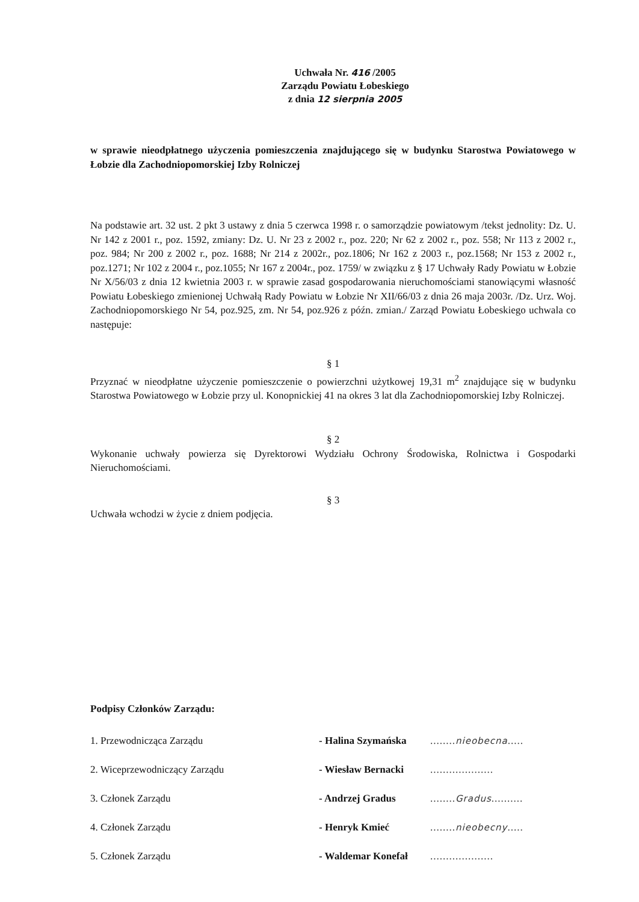Uchwała Nr. 416 /2005
Zarządu Powiatu Łobeskiego
z dnia 12 sierpnia 2005
w sprawie nieodpłatnego użyczenia pomieszczenia znajdującego się w budynku Starostwa Powiatowego w Łobzie dla Zachodniopomorskiej Izby Rolniczej
Na podstawie art. 32 ust. 2 pkt 3 ustawy z dnia 5 czerwca 1998 r. o samorządzie powiatowym /tekst jednolity: Dz. U. Nr 142 z 2001 r., poz. 1592, zmiany: Dz. U. Nr 23 z 2002 r., poz. 220; Nr 62 z 2002 r., poz. 558; Nr 113 z 2002 r., poz. 984; Nr 200 z 2002 r., poz. 1688; Nr 214 z 2002r., poz.1806; Nr 162 z 2003 r., poz.1568; Nr 153 z 2002 r., poz.1271; Nr 102 z 2004 r., poz.1055; Nr 167 z 2004r., poz. 1759/ w związku z § 17 Uchwały Rady Powiatu w Łobzie Nr X/56/03 z dnia 12 kwietnia 2003 r. w sprawie zasad gospodarowania nieruchomościami stanowiącymi własność Powiatu Łobeskiego zmienionej Uchwałą Rady Powiatu w Łobzie Nr XII/66/03 z dnia 26 maja 2003r. /Dz. Urz. Woj. Zachodniopomorskiego Nr 54, poz.925, zm. Nr 54, poz.926 z późn. zmian./ Zarząd Powiatu Łobeskiego uchwala co następuje:
§ 1
Przyznać w nieodpłatne użyczenie pomieszczenie o powierzchni użytkowej 19,31 m<sup>2</sup> znajdujące się w budynku Starostwa Powiatowego w Łobzie przy ul. Konopnickiej 41 na okres 3 lat dla Zachodniopomorskiej Izby Rolniczej.
§ 2
Wykonanie uchwały powierza się Dyrektorowi Wydziału Ochrony Środowiska, Rolnictwa i Gospodarki Nieruchomościami.
§ 3
Uchwała wchodzi w życie z dniem podjęcia.
Podpisy Członków Zarządu:
| 1. Przewodnicząca Zarządu | - Halina Szymańska | ........ nieobecna ..... |
| 2. Wiceprzewodniczący Zarządu | - Wiesław Bernacki | .................... |
| 3. Członek Zarządu | - Andrzej Gradus | ........ Gradus .......... |
| 4. Członek Zarządu | - Henryk Kmieć | ........ nieobecny ..... |
| 5. Członek Zarządu | - Waldemar Konefał | .................... |